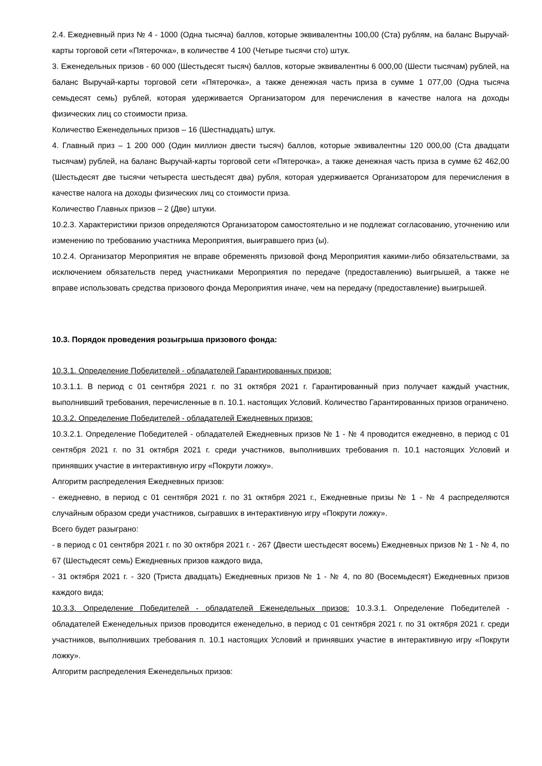2.4. Ежедневный приз № 4 - 1000 (Одна тысяча) баллов, которые эквивалентны 100,00 (Ста) рублям, на баланс Выручай-карты торговой сети «Пятерочка», в количестве 4 100 (Четыре тысячи сто) штук.
3. Еженедельных призов - 60 000 (Шестьдесят тысяч) баллов, которые эквивалентны 6 000,00 (Шести тысячам) рублей, на баланс Выручай-карты торговой сети «Пятерочка», а также денежная часть приза в сумме 1 077,00 (Одна тысяча семьдесят семь) рублей, которая удерживается Организатором для перечисления в качестве налога на доходы физических лиц со стоимости приза.
Количество Еженедельных призов – 16 (Шестнадцать) штук.
4. Главный приз – 1 200 000 (Один миллион двести тысяч) баллов, которые эквивалентны 120 000,00 (Ста двадцати тысячам) рублей, на баланс Выручай-карты торговой сети «Пятерочка», а также денежная часть приза в сумме 62 462,00 (Шестьдесят две тысячи четыреста шестьдесят два) рубля, которая удерживается Организатором для перечисления в качестве налога на доходы физических лиц со стоимости приза.
Количество Главных призов – 2 (Две) штуки.
10.2.3. Характеристики призов определяются Организатором самостоятельно и не подлежат согласованию, уточнению или изменению по требованию участника Мероприятия, выигравшего приз (ы).
10.2.4. Организатор Мероприятия не вправе обременять призовой фонд Мероприятия какими-либо обязательствами, за исключением обязательств перед участниками Мероприятия по передаче (предоставлению) выигрышей, а также не вправе использовать средства призового фонда Мероприятия иначе, чем на передачу (предоставление) выигрышей.
10.3. Порядок проведения розыгрыша призового фонда:
10.3.1. Определение Победителей - обладателей Гарантированных призов:
10.3.1.1. В период с 01 сентября 2021 г. по 31 октября 2021 г. Гарантированный приз получает каждый участник, выполнивший требования, перечисленные в п. 10.1. настоящих Условий. Количество Гарантированных призов ограничено.
10.3.2. Определение Победителей - обладателей Ежедневных призов:
10.3.2.1. Определение Победителей - обладателей Ежедневных призов № 1 - № 4 проводится ежедневно, в период с 01 сентября 2021 г. по 31 октября 2021 г. среди участников, выполнивших требования п. 10.1 настоящих Условий и принявших участие в интерактивную игру «Покрути ложку».
Алгоритм распределения Ежедневных призов:
- ежедневно, в период с 01 сентября 2021 г. по 31 октября 2021 г., Ежедневные призы № 1 - № 4 распределяются случайным образом среди участников, сыгравших в интерактивную игру «Покрути ложку».
Всего будет разыграно:
- в период с 01 сентября 2021 г. по 30 октября 2021 г. - 267 (Двести шестьдесят восемь) Ежедневных призов № 1 - № 4, по 67 (Шестьдесят семь) Ежедневных призов каждого вида,
- 31 октября 2021 г. - 320 (Триста двадцать) Ежедневных призов № 1 - № 4, по 80 (Восемьдесят) Ежедневных призов каждого вида;
10.3.3. Определение Победителей - обладателей Еженедельных призов: 10.3.3.1. Определение Победителей - обладателей Еженедельных призов проводится еженедельно, в период с 01 сентября 2021 г. по 31 октября 2021 г. среди участников, выполнивших требования п. 10.1 настоящих Условий и принявших участие в интерактивную игру «Покрути ложку».
Алгоритм распределения Еженедельных призов: